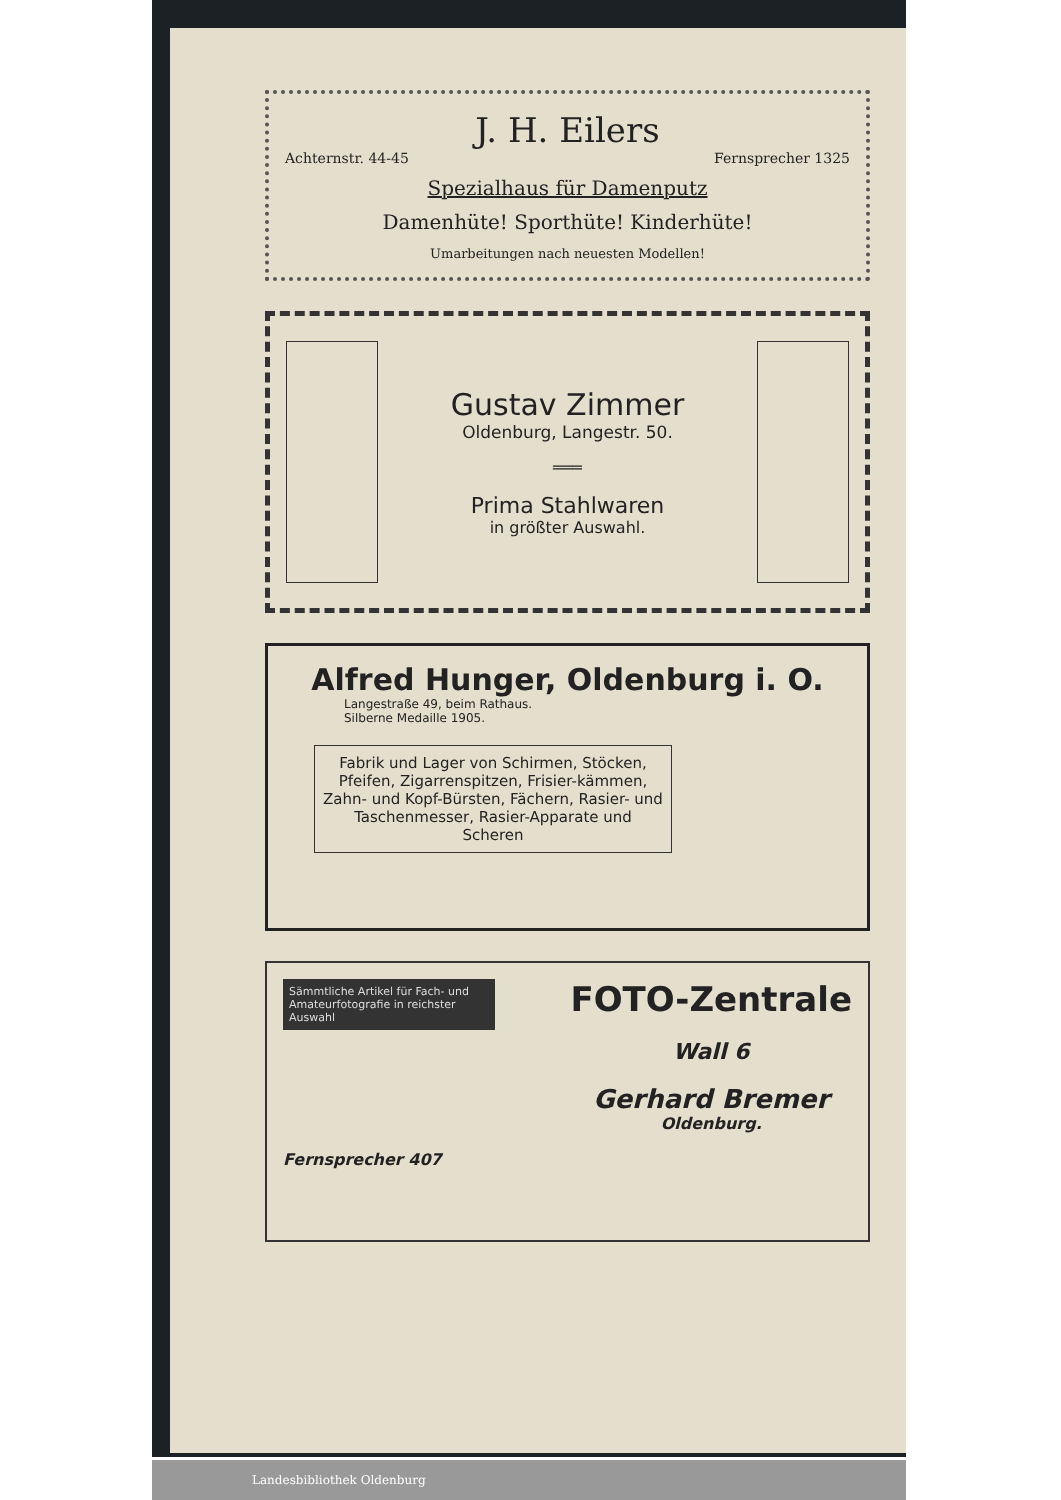J. H. Eilers
Achternstr. 44-45 Fernsprecher 1325
Spezialhaus für Damenputz
Damenhüte! Sporthüte! Kinderhüte!
Umarbeitungen nach neuesten Modellen!
Gustav Zimmer
Oldenburg, Langestr. 50.
═══
Prima Stahlwaren
in größter Auswahl.
Alfred Hunger, Oldenburg i. O.
Langestraße 49, beim Rathaus.
Silberne Medaille 1905.
Fabrik und Lager von Schirmen, Stöcken, Pfeifen, Zigarrenspitzen, Frisier-kämmen, Zahn- und Kopf-Bürsten, Fächern, Rasier- und Taschenmesser, Rasier-Apparate und Scheren
Sämmtliche Artikel für Fach- und Amateurfotografie in reichster Auswahl
Fernsprecher 407
FOTO-Zentrale
Wall 6
Gerhard Bremer
Oldenburg.
Landesbibliothek Oldenburg